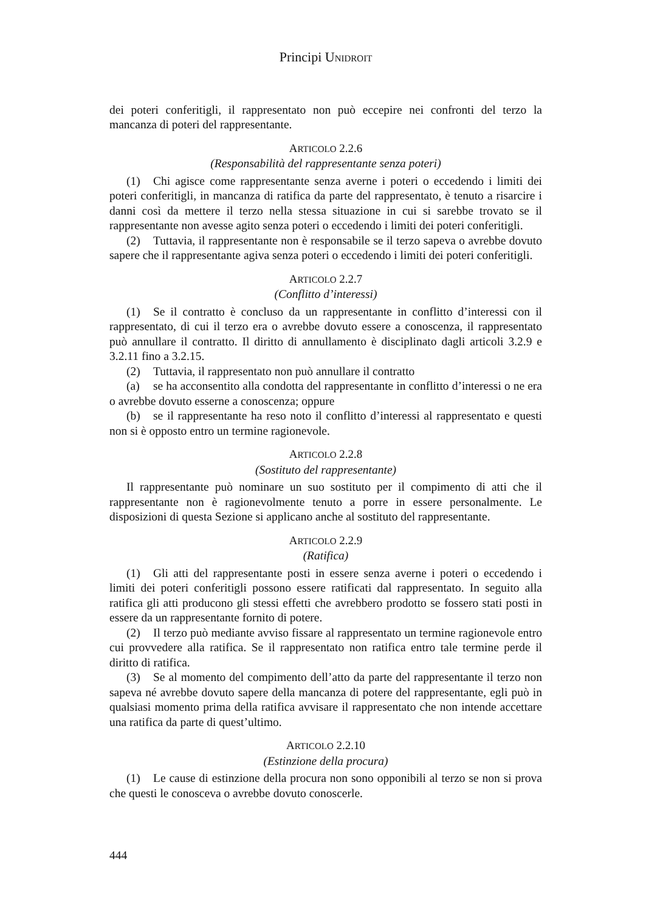Principi UNIDROIT
dei poteri conferitigli, il rappresentato non può eccepire nei confronti del terzo la mancanza di poteri del rappresentante.
ARTICOLO 2.2.6
(Responsabilità del rappresentante senza poteri)
(1) Chi agisce come rappresentante senza averne i poteri o eccedendo i limiti dei poteri conferitigli, in mancanza di ratifica da parte del rappresentato, è tenuto a risarcire i danni così da mettere il terzo nella stessa situazione in cui si sarebbe trovato se il rappresentante non avesse agito senza poteri o eccedendo i limiti dei poteri conferitigli.
(2) Tuttavia, il rappresentante non è responsabile se il terzo sapeva o avrebbe dovuto sapere che il rappresentante agiva senza poteri o eccedendo i limiti dei poteri conferitigli.
ARTICOLO 2.2.7
(Conflitto d’interessi)
(1) Se il contratto è concluso da un rappresentante in conflitto d’interessi con il rappresentato, di cui il terzo era o avrebbe dovuto essere a conoscenza, il rappresentato può annullare il contratto. Il diritto di annullamento è disciplinato dagli articoli 3.2.9 e 3.2.11 fino a 3.2.15.
(2) Tuttavia, il rappresentato non può annullare il contratto
(a) se ha acconsentito alla condotta del rappresentante in conflitto d’interessi o ne era o avrebbe dovuto esserne a conoscenza; oppure
(b) se il rappresentante ha reso noto il conflitto d’interessi al rappresentato e questi non si è opposto entro un termine ragionevole.
ARTICOLO 2.2.8
(Sostituto del rappresentante)
Il rappresentante può nominare un suo sostituto per il compimento di atti che il rappresentante non è ragionevolmente tenuto a porre in essere personalmente. Le disposizioni di questa Sezione si applicano anche al sostituto del rappresentante.
ARTICOLO 2.2.9
(Ratifica)
(1) Gli atti del rappresentante posti in essere senza averne i poteri o eccedendo i limiti dei poteri conferitigli possono essere ratificati dal rappresentato. In seguito alla ratifica gli atti producono gli stessi effetti che avrebbero prodotto se fossero stati posti in essere da un rappresentante fornito di potere.
(2) Il terzo può mediante avviso fissare al rappresentato un termine ragionevole entro cui provvedere alla ratifica. Se il rappresentato non ratifica entro tale termine perde il diritto di ratifica.
(3) Se al momento del compimento dell’atto da parte del rappresentante il terzo non sapeva né avrebbe dovuto sapere della mancanza di potere del rappresentante, egli può in qualsiasi momento prima della ratifica avvisare il rappresentato che non intende accettare una ratifica da parte di quest’ultimo.
ARTICOLO 2.2.10
(Estinzione della procura)
(1) Le cause di estinzione della procura non sono opponibili al terzo se non si prova che questi le conosceva o avrebbe dovuto conoscerle.
444